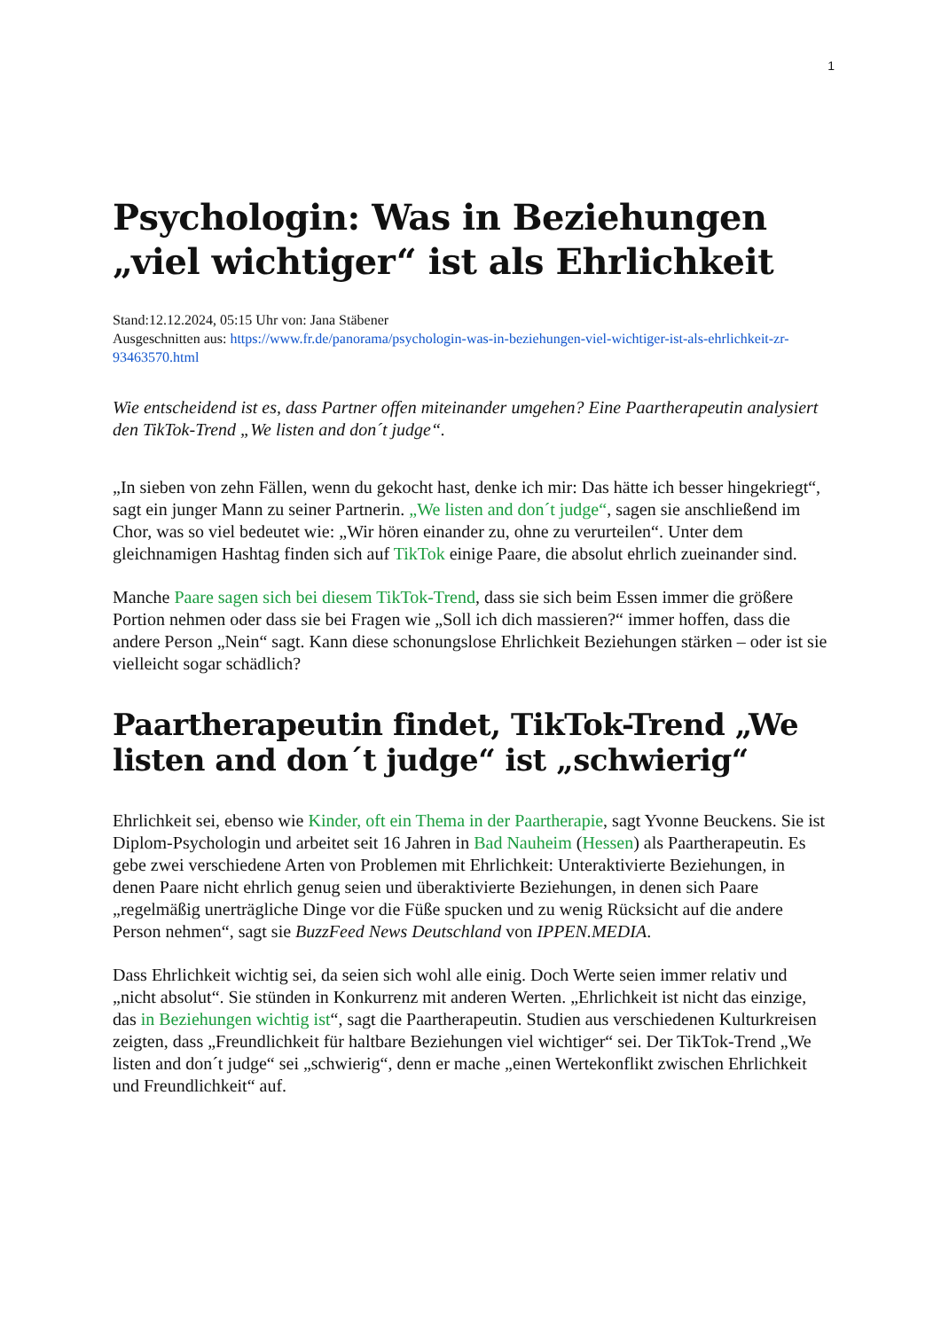1
Psychologin: Was in Beziehungen „viel wichtiger“ ist als Ehrlichkeit
Stand:12.12.2024, 05:15 Uhr von: Jana Stäbener
Ausgeschnitten aus: https://www.fr.de/panorama/psychologin-was-in-beziehungen-viel-wichtiger-ist-als-ehrlichkeit-zr-93463570.html
Wie entscheidend ist es, dass Partner offen miteinander umgehen? Eine Paartherapeutin analysiert den TikTok-Trend „We listen and don´t judge“.
„In sieben von zehn Fällen, wenn du gekocht hast, denke ich mir: Das hätte ich besser hingekriegt“, sagt ein junger Mann zu seiner Partnerin. „We listen and don´t judge“, sagen sie anschließend im Chor, was so viel bedeutet wie: „Wir hören einander zu, ohne zu verurteilen“. Unter dem gleichnamigen Hashtag finden sich auf TikTok einige Paare, die absolut ehrlich zueinander sind.
Manche Paare sagen sich bei diesem TikTok-Trend, dass sie sich beim Essen immer die größere Portion nehmen oder dass sie bei Fragen wie „Soll ich dich massieren?“ immer hoffen, dass die andere Person „Nein“ sagt. Kann diese schonungslose Ehrlichkeit Beziehungen stärken – oder ist sie vielleicht sogar schädlich?
Paartherapeutin findet, TikTok-Trend „We listen and don´t judge“ ist „schwierig“
Ehrlichkeit sei, ebenso wie Kinder, oft ein Thema in der Paartherapie, sagt Yvonne Beuckens. Sie ist Diplom-Psychologin und arbeitet seit 16 Jahren in Bad Nauheim (Hessen) als Paartherapeutin. Es gebe zwei verschiedene Arten von Problemen mit Ehrlichkeit: Unteraktivierte Beziehungen, in denen Paare nicht ehrlich genug seien und überaktivierte Beziehungen, in denen sich Paare „regelmäßig unerträgliche Dinge vor die Füße spucken und zu wenig Rücksicht auf die andere Person nehmen“, sagt sie BuzzFeed News Deutschland von IPPEN.MEDIA.
Dass Ehrlichkeit wichtig sei, da seien sich wohl alle einig. Doch Werte seien immer relativ und „nicht absolut“. Sie stünden in Konkurrenz mit anderen Werten. „Ehrlichkeit ist nicht das einzige, das in Beziehungen wichtig ist“, sagt die Paartherapeutin. Studien aus verschiedenen Kulturkreisen zeigten, dass „Freundlichkeit für haltbare Beziehungen viel wichtiger“ sei. Der TikTok-Trend „We listen and don´t judge“ sei „schwierig“, denn er mache „einen Wertekonflikt zwischen Ehrlichkeit und Freundlichkeit“ auf.